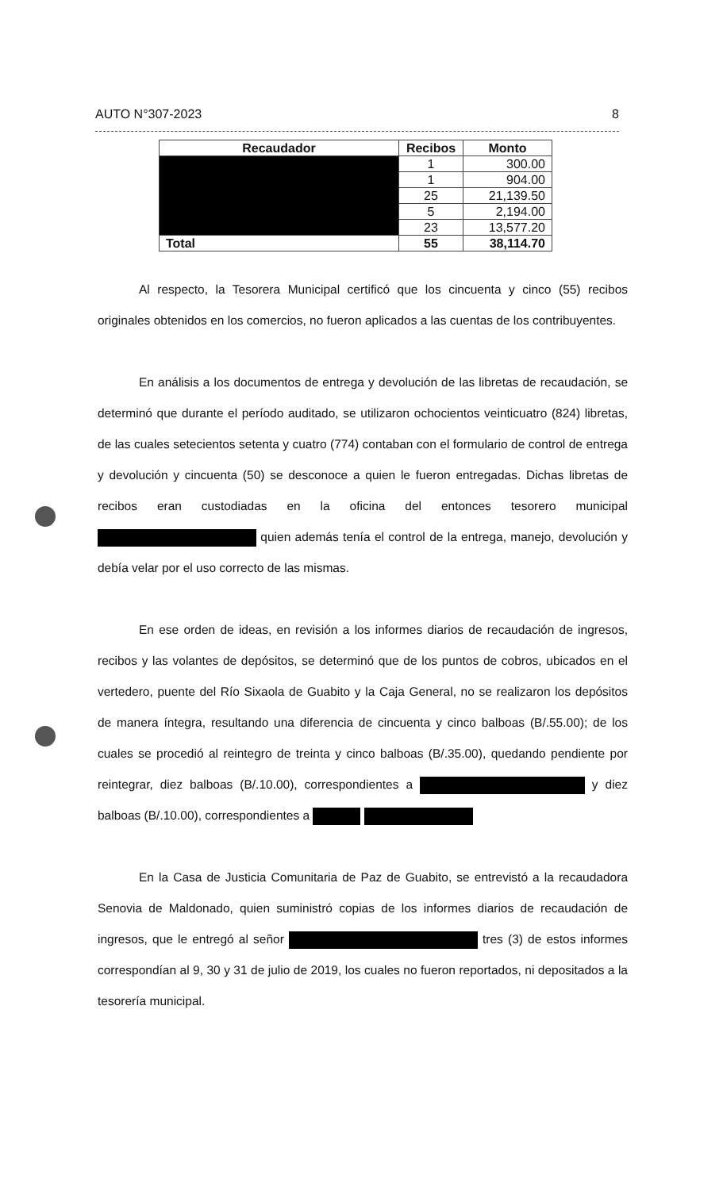AUTO N°307-2023 8
| Recaudador | Recibos | Monto |
| --- | --- | --- |
| | 1 | 300.00 |
| | 1 | 904.00 |
| | 25 | 21,139.50 |
| | 5 | 2,194.00 |
| | 23 | 13,577.20 |
| Total | 55 | 38,114.70 |
Al respecto, la Tesorera Municipal certificó que los cincuenta y cinco (55) recibos originales obtenidos en los comercios, no fueron aplicados a las cuentas de los contribuyentes.
En análisis a los documentos de entrega y devolución de las libretas de recaudación, se determinó que durante el período auditado, se utilizaron ochocientos veinticuatro (824) libretas, de las cuales setecientos setenta y cuatro (774) contaban con el formulario de control de entrega y devolución y cincuenta (50) se desconoce a quien le fueron entregadas. Dichas libretas de recibos eran custodiadas en la oficina del entonces tesorero municipal quien además tenía el control de la entrega, manejo, devolución y debía velar por el uso correcto de las mismas.
En ese orden de ideas, en revisión a los informes diarios de recaudación de ingresos, recibos y las volantes de depósitos, se determinó que de los puntos de cobros, ubicados en el vertedero, puente del Río Sixaola de Guabito y la Caja General, no se realizaron los depósitos de manera íntegra, resultando una diferencia de cincuenta y cinco balboas (B/.55.00); de los cuales se procedió al reintegro de treinta y cinco balboas (B/.35.00), quedando pendiente por reintegrar, diez balboas (B/.10.00), correspondientes a y diez balboas (B/.10.00), correspondientes a
En la Casa de Justicia Comunitaria de Paz de Guabito, se entrevistó a la recaudadora Senovia de Maldonado, quien suministró copias de los informes diarios de recaudación de ingresos, que le entregó al señor tres (3) de estos informes correspondían al 9, 30 y 31 de julio de 2019, los cuales no fueron reportados, ni depositados a la tesorería municipal.